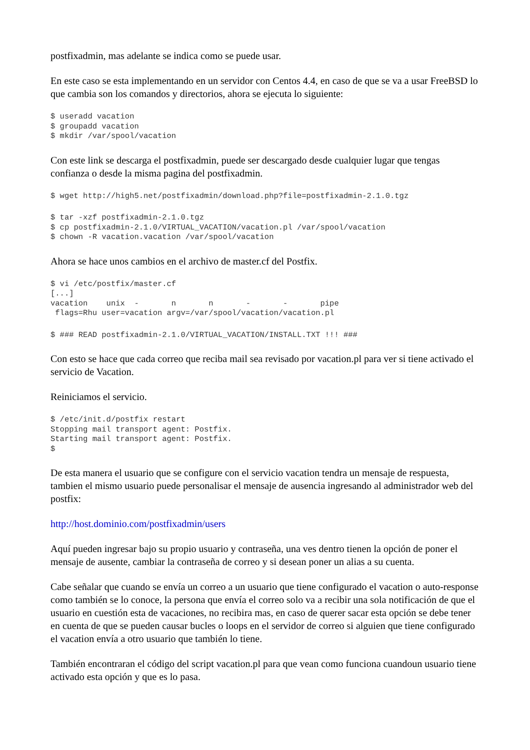postfixadmin, mas adelante se indica como se puede usar.
En este caso se esta implementando en un servidor con Centos 4.4, en caso de que se va a usar FreeBSD lo que cambia son los comandos y directorios, ahora se ejecuta lo siguiente:
$ useradd vacation
$ groupadd vacation
$ mkdir /var/spool/vacation
Con este link se descarga el postfixadmin, puede ser descargado desde cualquier lugar que tengas confianza o desde la misma pagina del postfixadmin.
$ wget http://high5.net/postfixadmin/download.php?file=postfixadmin-2.1.0.tgz
$ tar -xzf postfixadmin-2.1.0.tgz
$ cp postfixadmin-2.1.0/VIRTUAL_VACATION/vacation.pl /var/spool/vacation
$ chown -R vacation.vacation /var/spool/vacation
Ahora se hace unos cambios en el archivo de master.cf del Postfix.
$ vi /etc/postfix/master.cf
[...]
vacation    unix  -       n       n       -       -       pipe
 flags=Rhu user=vacation argv=/var/spool/vacation/vacation.pl
$ ### READ postfixadmin-2.1.0/VIRTUAL_VACATION/INSTALL.TXT !!! ###
Con esto se hace que cada correo que reciba mail sea revisado por vacation.pl para ver si tiene activado el servicio de Vacation.
Reiniciamos el servicio.
$ /etc/init.d/postfix restart
Stopping mail transport agent: Postfix.
Starting mail transport agent: Postfix.
$
De esta manera el usuario que se configure con el servicio vacation tendra un mensaje de respuesta, tambien el mismo usuario puede personalisar el mensaje de ausencia ingresando al administrador web del postfix:
http://host.dominio.com/postfixadmin/users
Aquí pueden ingresar bajo su propio usuario y contraseña, una ves dentro tienen la opción de poner el mensaje de ausente, cambiar la contraseña de correo y si desean poner un alias a su cuenta.
Cabe señalar que cuando se envía un correo a un usuario que tiene configurado el vacation o auto-response como también se lo conoce, la persona que envía el correo solo va a recibir una sola notificación de que el usuario en cuestión esta de vacaciones, no recibira mas, en caso de querer sacar esta opción se debe tener en cuenta de que se pueden causar bucles o loops en el servidor de correo si alguien que tiene configurado el vacation envía a otro usuario que también lo tiene.
También encontraran el código del script vacation.pl para que vean como funciona cuandoun usuario tiene activado esta opción y que es lo pasa.